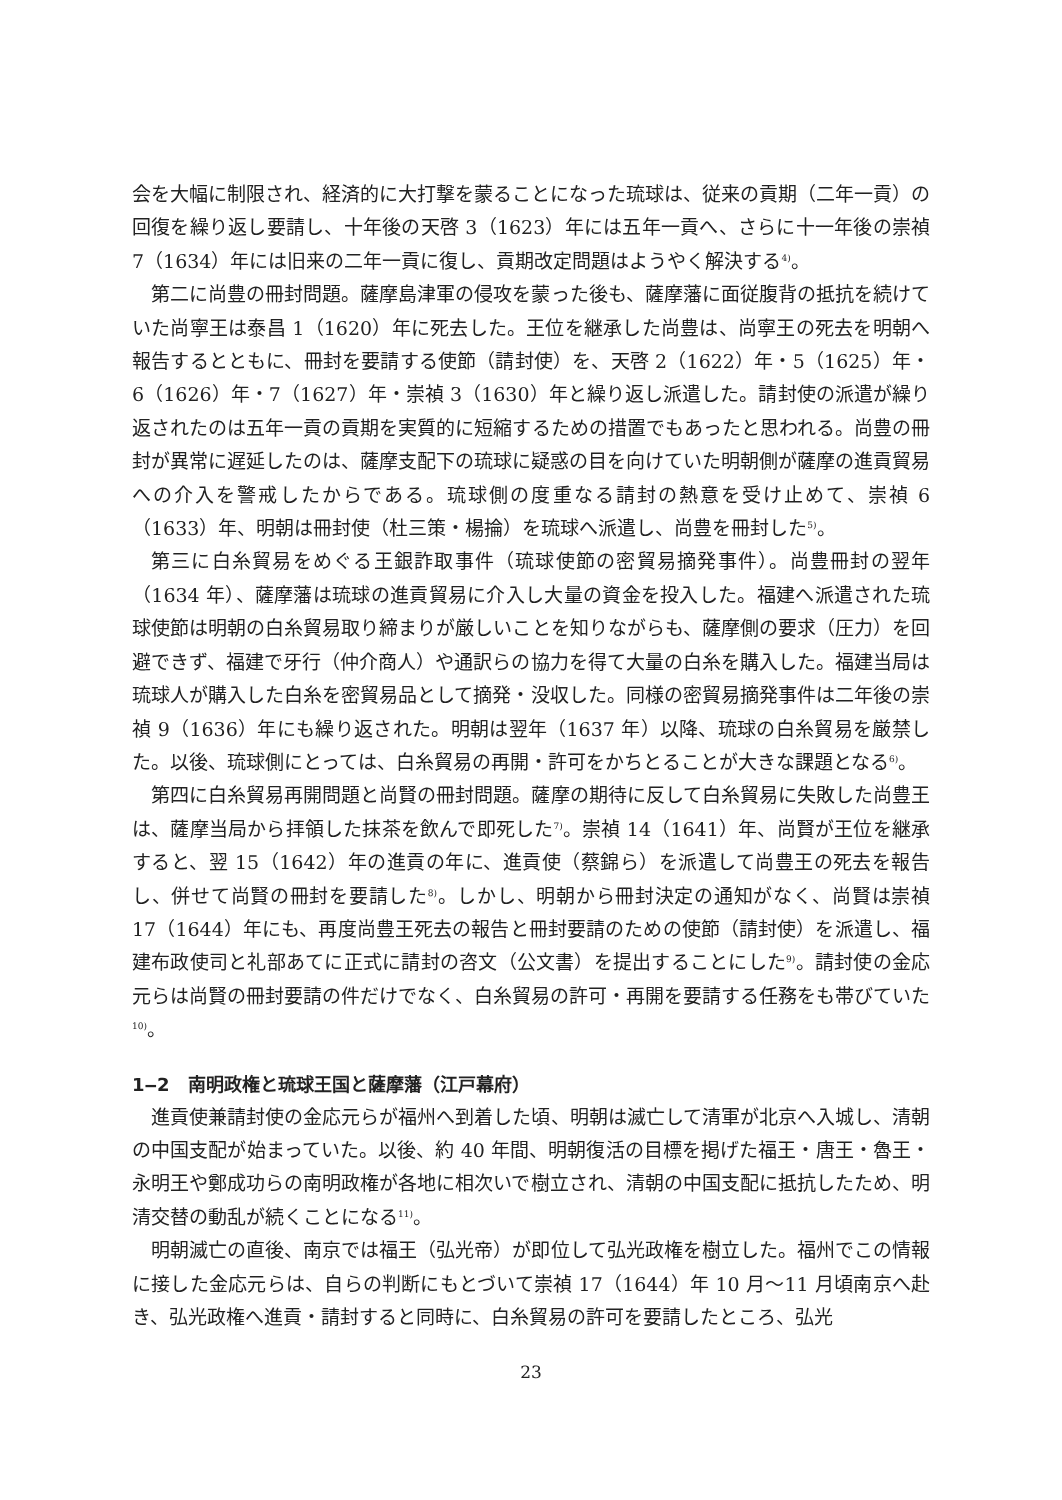会を大幅に制限され、経済的に大打撃を蒙ることになった琉球は、従来の貢期（二年一貢）の回復を繰り返し要請し、十年後の天啓 3（1623）年には五年一貢へ、さらに十一年後の崇禎 7（1634）年には旧来の二年一貢に復し、貢期改定問題はようやく解決する<sup>4)</sup>。
第二に尚豊の冊封問題。薩摩島津軍の侵攻を蒙った後も、薩摩藩に面従腹背の抵抗を続けていた尚寧王は泰昌 1（1620）年に死去した。王位を継承した尚豊は、尚寧王の死去を明朝へ報告するとともに、冊封を要請する使節（請封使）を、天啓 2（1622）年・5（1625）年・6（1626）年・7（1627）年・崇禎 3（1630）年と繰り返し派遣した。請封使の派遣が繰り返されたのは五年一貢の貢期を実質的に短縮するための措置でもあったと思われる。尚豊の冊封が異常に遅延したのは、薩摩支配下の琉球に疑惑の目を向けていた明朝側が薩摩の進貢貿易への介入を警戒したからである。琉球側の度重なる請封の熱意を受け止めて、崇禎 6（1633）年、明朝は冊封使（杜三策・楊掄）を琉球へ派遣し、尚豊を冊封した<sup>5)</sup>。
第三に白糸貿易をめぐる王銀詐取事件（琉球使節の密貿易摘発事件）。尚豊冊封の翌年（1634 年）、薩摩藩は琉球の進貢貿易に介入し大量の資金を投入した。福建へ派遣された琉球使節は明朝の白糸貿易取り締まりが厳しいことを知りながらも、薩摩側の要求（圧力）を回避できず、福建で牙行（仲介商人）や通訳らの協力を得て大量の白糸を購入した。福建当局は琉球人が購入した白糸を密貿易品として摘発・没収した。同様の密貿易摘発事件は二年後の崇禎 9（1636）年にも繰り返された。明朝は翌年（1637 年）以降、琉球の白糸貿易を厳禁した。以後、琉球側にとっては、白糸貿易の再開・許可をかちとることが大きな課題となる<sup>6)</sup>。
第四に白糸貿易再開問題と尚賢の冊封問題。薩摩の期待に反して白糸貿易に失敗した尚豊王は、薩摩当局から拝領した抹茶を飲んで即死した<sup>7)</sup>。崇禎 14（1641）年、尚賢が王位を継承すると、翌 15（1642）年の進貢の年に、進貢使（蔡錦ら）を派遣して尚豊王の死去を報告し、併せて尚賢の冊封を要請した<sup>8)</sup>。しかし、明朝から冊封決定の通知がなく、尚賢は崇禎 17（1644）年にも、再度尚豊王死去の報告と冊封要請のための使節（請封使）を派遣し、福建布政使司と礼部あてに正式に請封の咨文（公文書）を提出することにした<sup>9)</sup>。請封使の金応元らは尚賢の冊封要請の件だけでなく、白糸貿易の許可・再開を要請する任務をも帯びていた<sup>10)</sup>。
1‒2　南明政権と琉球王国と薩摩藩（江戸幕府）
進貢使兼請封使の金応元らが福州へ到着した頃、明朝は滅亡して清軍が北京へ入城し、清朝の中国支配が始まっていた。以後、約 40 年間、明朝復活の目標を掲げた福王・唐王・魯王・永明王や鄭成功らの南明政権が各地に相次いで樹立され、清朝の中国支配に抵抗したため、明清交替の動乱が続くことになる<sup>11)</sup>。
明朝滅亡の直後、南京では福王（弘光帝）が即位して弘光政権を樹立した。福州でこの情報に接した金応元らは、自らの判断にもとづいて崇禎 17（1644）年 10 月～11 月頃南京へ赴き、弘光政権へ進貢・請封すると同時に、白糸貿易の許可を要請したところ、弘光
23